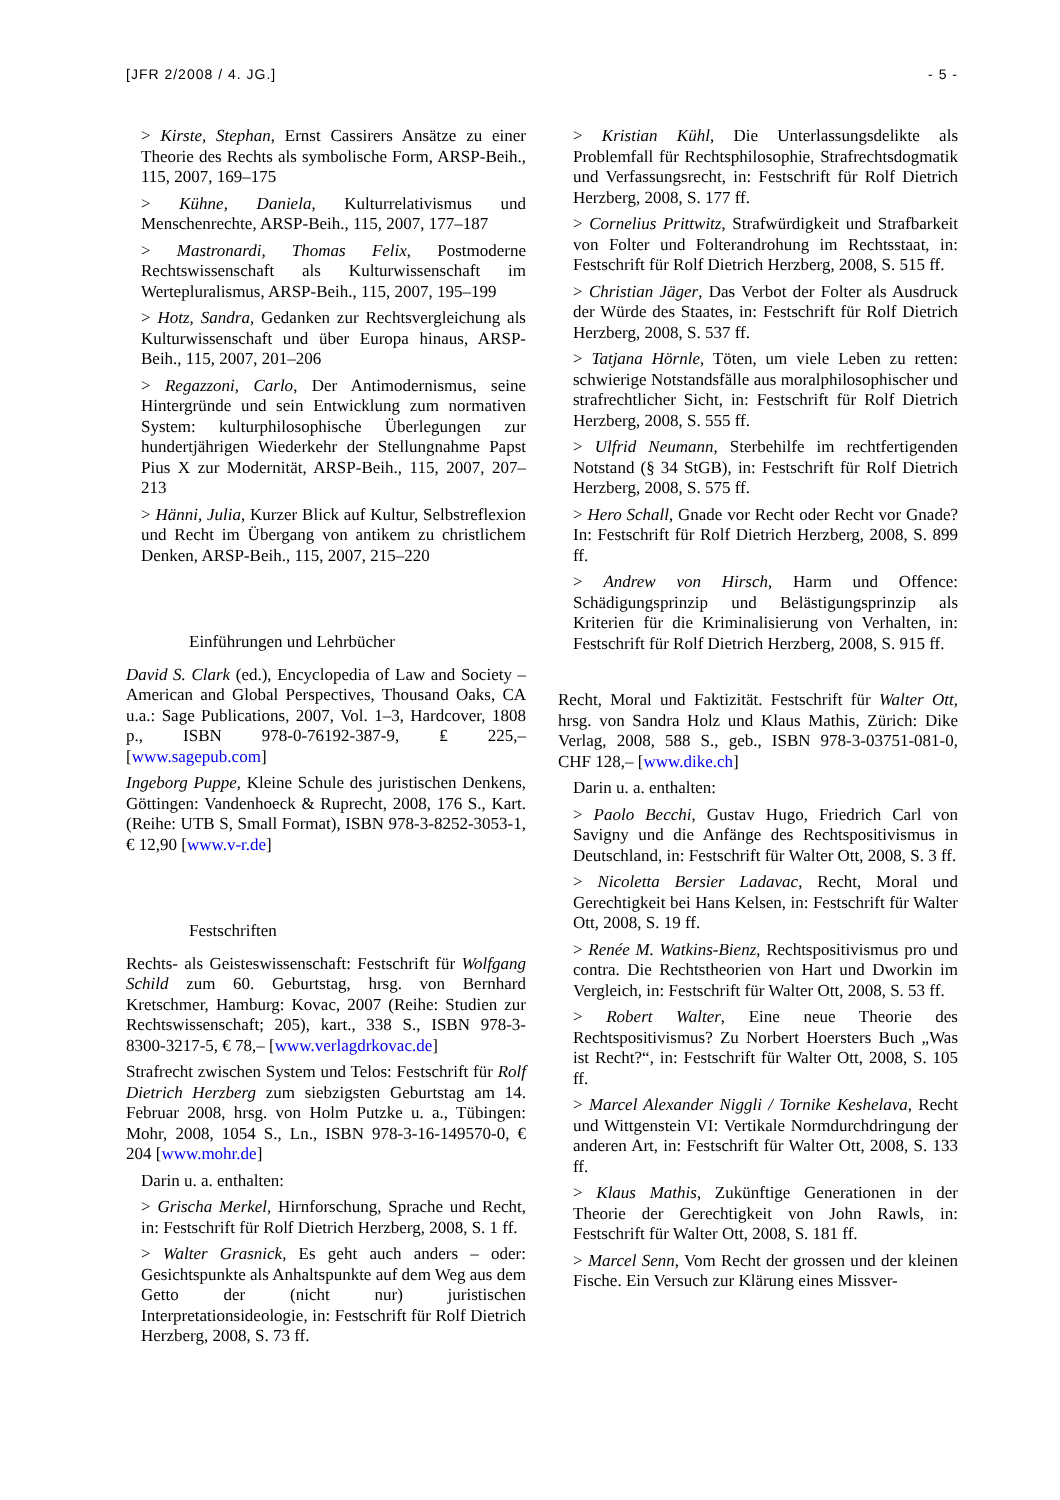[JFR 2/2008 / 4. JG.] - 5 -
> Kirste, Stephan, Ernst Cassirers Ansätze zu einer Theorie des Rechts als symbolische Form, ARSP-Beih., 115, 2007, 169–175
> Kühne, Daniela, Kulturrelativismus und Menschenrechte, ARSP-Beih., 115, 2007, 177–187
> Mastronardi, Thomas Felix, Postmoderne Rechtswissenschaft als Kulturwissenschaft im Wertepluralismus, ARSP-Beih., 115, 2007, 195–199
> Hotz, Sandra, Gedanken zur Rechtsvergleichung als Kulturwissenschaft und über Europa hinaus, ARSP-Beih., 115, 2007, 201–206
> Regazzoni, Carlo, Der Antimodernismus, seine Hintergründe und sein Entwicklung zum normativen System: kulturphilosophische Überlegungen zur hundertjährigen Wiederkehr der Stellungnahme Papst Pius X zur Modernität, ARSP-Beih., 115, 2007, 207–213
> Hänni, Julia, Kurzer Blick auf Kultur, Selbstreflexion und Recht im Übergang von antikem zu christlichem Denken, ARSP-Beih., 115, 2007, 215–220
Einführungen und Lehrbücher
David S. Clark (ed.), Encyclopedia of Law and Society – American and Global Perspectives, Thousand Oaks, CA u.a.: Sage Publications, 2007, Vol. 1–3, Hardcover, 1808 p., ISBN 978-0-76192-387-9, ₤ 225,– [www.sagepub.com]
Ingeborg Puppe, Kleine Schule des juristischen Denkens, Göttingen: Vandenhoeck & Ruprecht, 2008, 176 S., Kart. (Reihe: UTB S, Small Format), ISBN 978-3-8252-3053-1, € 12,90 [www.v-r.de]
Festschriften
Rechts- als Geisteswissenschaft: Festschrift für Wolfgang Schild zum 60. Geburtstag, hrsg. von Bernhard Kretschmer, Hamburg: Kovac, 2007 (Reihe: Studien zur Rechtswissenschaft; 205), kart., 338 S., ISBN 978-3-8300-3217-5, € 78,– [www.verlagdrkovac.de]
Strafrecht zwischen System und Telos: Festschrift für Rolf Dietrich Herzberg zum siebzigsten Geburtstag am 14. Februar 2008, hrsg. von Holm Putzke u. a., Tübingen: Mohr, 2008, 1054 S., Ln., ISBN 978-3-16-149570-0, € 204 [www.mohr.de]
Darin u. a. enthalten:
> Grischa Merkel, Hirnforschung, Sprache und Recht, in: Festschrift für Rolf Dietrich Herzberg, 2008, S. 1 ff.
> Walter Grasnick, Es geht auch anders – oder: Gesichtspunkte als Anhaltspunkte auf dem Weg aus dem Getto der (nicht nur) juristischen Interpretationsideologie, in: Festschrift für Rolf Dietrich Herzberg, 2008, S. 73 ff.
> Kristian Kühl, Die Unterlassungsdelikte als Problemfall für Rechtsphilosophie, Strafrechtsdogmatik und Verfassungsrecht, in: Festschrift für Rolf Dietrich Herzberg, 2008, S. 177 ff.
> Cornelius Prittwitz, Strafwürdigkeit und Strafbarkeit von Folter und Folterandrohung im Rechtsstaat, in: Festschrift für Rolf Dietrich Herzberg, 2008, S. 515 ff.
> Christian Jäger, Das Verbot der Folter als Ausdruck der Würde des Staates, in: Festschrift für Rolf Dietrich Herzberg, 2008, S. 537 ff.
> Tatjana Hörnle, Töten, um viele Leben zu retten: schwierige Notstandsfälle aus moralphilosophischer und strafrechtlicher Sicht, in: Festschrift für Rolf Dietrich Herzberg, 2008, S. 555 ff.
> Ulfrid Neumann, Sterbehilfe im rechtfertigenden Notstand (§ 34 StGB), in: Festschrift für Rolf Dietrich Herzberg, 2008, S. 575 ff.
> Hero Schall, Gnade vor Recht oder Recht vor Gnade? In: Festschrift für Rolf Dietrich Herzberg, 2008, S. 899 ff.
> Andrew von Hirsch, Harm und Offence: Schädigungsprinzip und Belästigungsprinzip als Kriterien für die Kriminalisierung von Verhalten, in: Festschrift für Rolf Dietrich Herzberg, 2008, S. 915 ff.
Recht, Moral und Faktizität. Festschrift für Walter Ott, hrsg. von Sandra Holz und Klaus Mathis, Zürich: Dike Verlag, 2008, 588 S., geb., ISBN 978-3-03751-081-0, CHF 128,– [www.dike.ch]
Darin u. a. enthalten:
> Paolo Becchi, Gustav Hugo, Friedrich Carl von Savigny und die Anfänge des Rechtspositivismus in Deutschland, in: Festschrift für Walter Ott, 2008, S. 3 ff.
> Nicoletta Bersier Ladavac, Recht, Moral und Gerechtigkeit bei Hans Kelsen, in: Festschrift für Walter Ott, 2008, S. 19 ff.
> Renée M. Watkins-Bienz, Rechtspositivismus pro und contra. Die Rechtstheorien von Hart und Dworkin im Vergleich, in: Festschrift für Walter Ott, 2008, S. 53 ff.
> Robert Walter, Eine neue Theorie des Rechtspositivismus? Zu Norbert Hoersters Buch „Was ist Recht?“, in: Festschrift für Walter Ott, 2008, S. 105 ff.
> Marcel Alexander Niggli / Tornike Keshelava, Recht und Wittgenstein VI: Vertikale Normdurchdringung der anderen Art, in: Festschrift für Walter Ott, 2008, S. 133 ff.
> Klaus Mathis, Zukünftige Generationen in der Theorie der Gerechtigkeit von John Rawls, in: Festschrift für Walter Ott, 2008, S. 181 ff.
> Marcel Senn, Vom Recht der grossen und der kleinen Fische. Ein Versuch zur Klärung eines Missver-